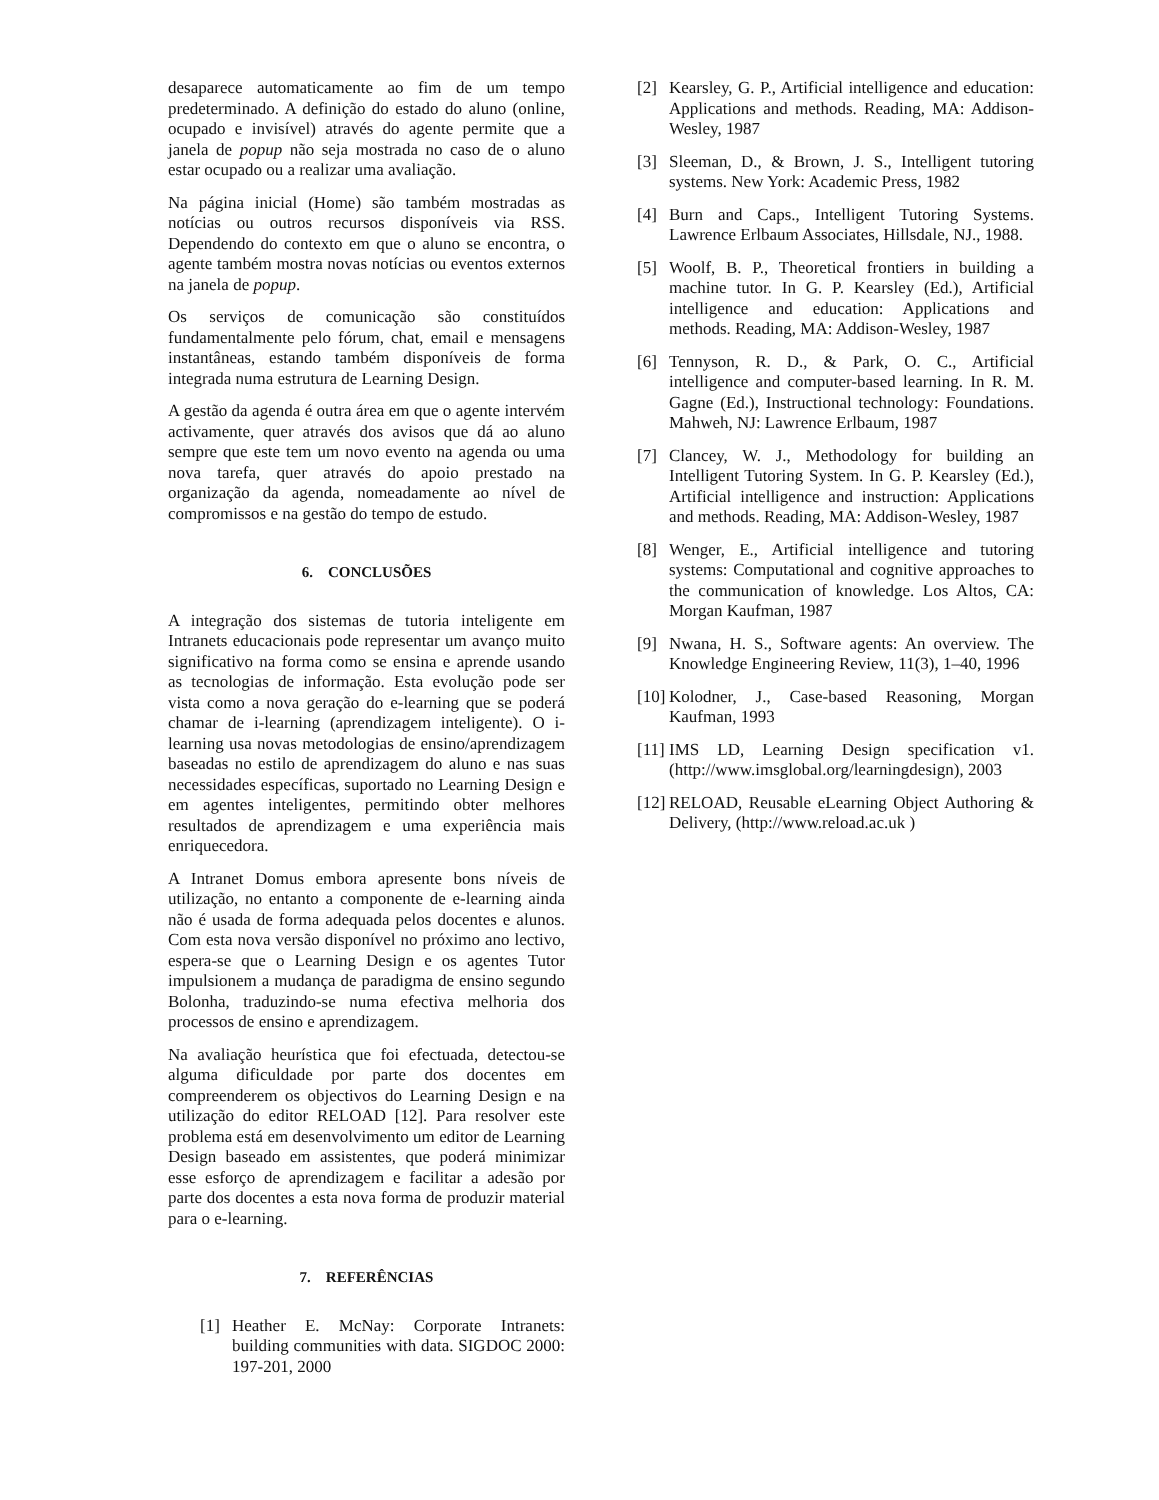desaparece automaticamente ao fim de um tempo predeterminado. A definição do estado do aluno (online, ocupado e invisível) através do agente permite que a janela de popup não seja mostrada no caso de o aluno estar ocupado ou a realizar uma avaliação.
Na página inicial (Home) são também mostradas as notícias ou outros recursos disponíveis via RSS. Dependendo do contexto em que o aluno se encontra, o agente também mostra novas notícias ou eventos externos na janela de popup.
Os serviços de comunicação são constituídos fundamentalmente pelo fórum, chat, email e mensagens instantâneas, estando também disponíveis de forma integrada numa estrutura de Learning Design.
A gestão da agenda é outra área em que o agente intervém activamente, quer através dos avisos que dá ao aluno sempre que este tem um novo evento na agenda ou uma nova tarefa, quer através do apoio prestado na organização da agenda, nomeadamente ao nível de compromissos e na gestão do tempo de estudo.
6. CONCLUSÕES
A integração dos sistemas de tutoria inteligente em Intranets educacionais pode representar um avanço muito significativo na forma como se ensina e aprende usando as tecnologias de informação. Esta evolução pode ser vista como a nova geração do e-learning que se poderá chamar de i-learning (aprendizagem inteligente). O i-learning usa novas metodologias de ensino/aprendizagem baseadas no estilo de aprendizagem do aluno e nas suas necessidades específicas, suportado no Learning Design e em agentes inteligentes, permitindo obter melhores resultados de aprendizagem e uma experiência mais enriquecedora.
A Intranet Domus embora apresente bons níveis de utilização, no entanto a componente de e-learning ainda não é usada de forma adequada pelos docentes e alunos. Com esta nova versão disponível no próximo ano lectivo, espera-se que o Learning Design e os agentes Tutor impulsionem a mudança de paradigma de ensino segundo Bolonha, traduzindo-se numa efectiva melhoria dos processos de ensino e aprendizagem.
Na avaliação heurística que foi efectuada, detectou-se alguma dificuldade por parte dos docentes em compreenderem os objectivos do Learning Design e na utilização do editor RELOAD [12]. Para resolver este problema está em desenvolvimento um editor de Learning Design baseado em assistentes, que poderá minimizar esse esforço de aprendizagem e facilitar a adesão por parte dos docentes a esta nova forma de produzir material para o e-learning.
7. REFERÊNCIAS
[1] Heather E. McNay: Corporate Intranets: building communities with data. SIGDOC 2000: 197-201, 2000
[2] Kearsley, G. P., Artificial intelligence and education: Applications and methods. Reading, MA: Addison-Wesley, 1987
[3] Sleeman, D., & Brown, J. S., Intelligent tutoring systems. New York: Academic Press, 1982
[4] Burn and Caps., Intelligent Tutoring Systems. Lawrence Erlbaum Associates, Hillsdale, NJ., 1988.
[5] Woolf, B. P., Theoretical frontiers in building a machine tutor. In G. P. Kearsley (Ed.), Artificial intelligence and education: Applications and methods. Reading, MA: Addison-Wesley, 1987
[6] Tennyson, R. D., & Park, O. C., Artificial intelligence and computer-based learning. In R. M. Gagne (Ed.), Instructional technology: Foundations. Mahweh, NJ: Lawrence Erlbaum, 1987
[7] Clancey, W. J., Methodology for building an Intelligent Tutoring System. In G. P. Kearsley (Ed.), Artificial intelligence and instruction: Applications and methods. Reading, MA: Addison-Wesley, 1987
[8] Wenger, E., Artificial intelligence and tutoring systems: Computational and cognitive approaches to the communication of knowledge. Los Altos, CA: Morgan Kaufman, 1987
[9] Nwana, H. S., Software agents: An overview. The Knowledge Engineering Review, 11(3), 1–40, 1996
[10]
Kolodner, J., Case-based Reasoning, Morgan Kaufman, 1993
[11]
IMS LD, Learning Design specification v1. (http://www.imsglobal.org/learningdesign), 2003
[12]
RELOAD, Reusable eLearning Object Authoring & Delivery, (http://www.reload.ac.uk )